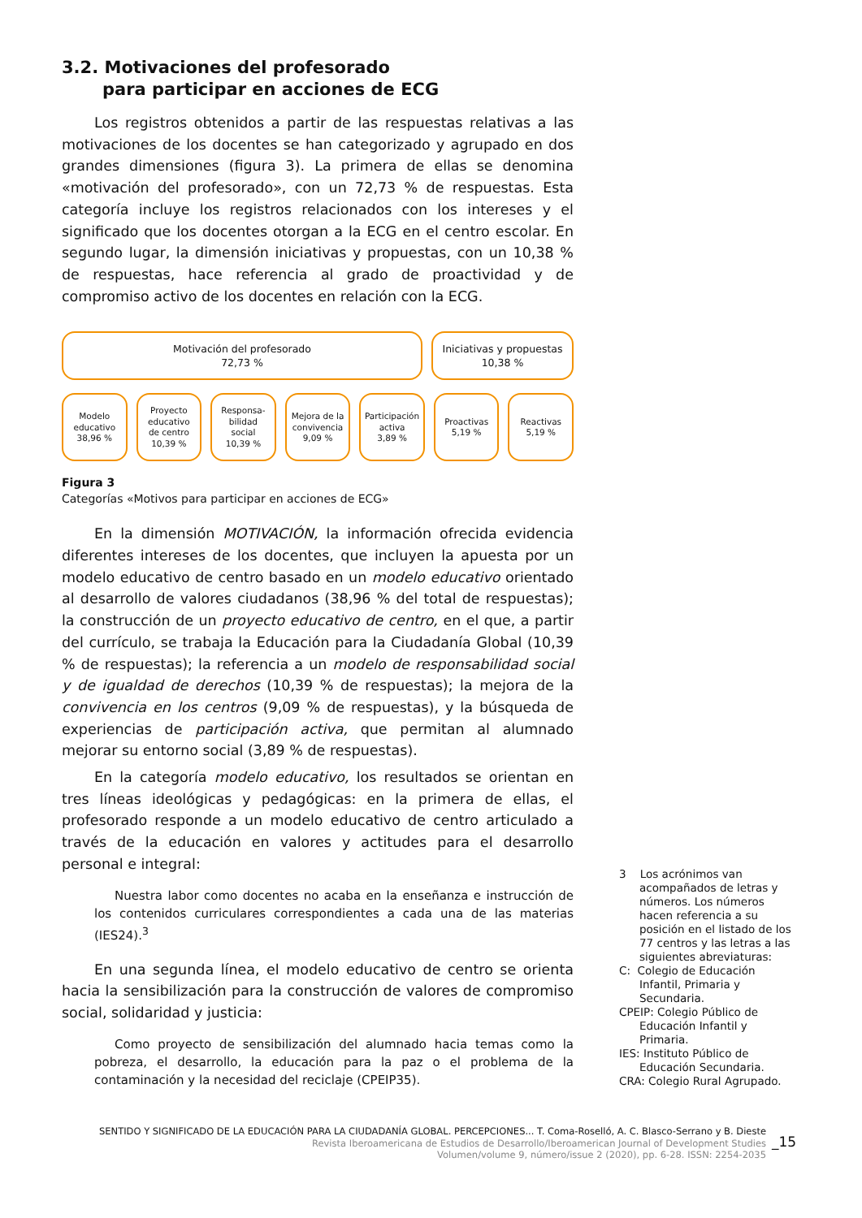3.2. Motivaciones del profesorado
para participar en acciones de ECG
Los registros obtenidos a partir de las respuestas relativas a las motivaciones de los docentes se han categorizado y agrupado en dos grandes dimensiones (figura 3). La primera de ellas se denomina «motivación del profesorado», con un 72,73 % de respuestas. Esta categoría incluye los registros relacionados con los intereses y el significado que los docentes otorgan a la ECG en el centro escolar. En segundo lugar, la dimensión iniciativas y propuestas, con un 10,38 % de respuestas, hace referencia al grado de proactividad y de compromiso activo de los docentes en relación con la ECG.
Motivación del profesorado
72,73 %
Iniciativas y propuestas
10,38 %
Modelo
educativo
38,96 %
Proyecto
educativo
de centro
10,39 %
Responsa-
bilidad
social
10,39 %
Mejora de la
convivencia
9,09 %
Participación
activa
3,89 %
Proactivas
5,19 %
Reactivas
5,19 %
Figura 3
Categorías «Motivos para participar en acciones de ECG»
En la dimensión MOTIVACIÓN, la información ofrecida evidencia diferentes intereses de los docentes, que incluyen la apuesta por un modelo educativo de centro basado en un modelo educativo orientado al desarrollo de valores ciudadanos (38,96 % del total de respuestas); la construcción de un proyecto educativo de centro, en el que, a partir del currículo, se trabaja la Educación para la Ciudadanía Global (10,39 % de respuestas); la referencia a un modelo de responsabilidad social y de igualdad de derechos (10,39 % de respuestas); la mejora de la convivencia en los centros (9,09 % de respuestas), y la búsqueda de experiencias de participación activa, que permitan al alumnado mejorar su entorno social (3,89 % de respuestas).
En la categoría modelo educativo, los resultados se orientan en tres líneas ideológicas y pedagógicas: en la primera de ellas, el profesorado responde a un modelo educativo de centro articulado a través de la educación en valores y actitudes para el desarrollo personal e integral:
Nuestra labor como docentes no acaba en la enseñanza e instrucción de los contenidos curriculares correspondientes a cada una de las materias (IES24).<sup>3</sup>
En una segunda línea, el modelo educativo de centro se orienta hacia la sensibilización para la construcción de valores de compromiso social, solidaridad y justicia:
Como proyecto de sensibilización del alumnado hacia temas como la pobreza, el desarrollo, la educación para la paz o el problema de la contaminación y la necesidad del reciclaje (CPEIP35).
3 Los acrónimos van acompañados de letras y números. Los números hacen referencia a su posición en el listado de los 77 centros y las letras a las siguientes abreviaturas:
C: Colegio de Educación Infantil, Primaria y Secundaria.
CPEIP: Colegio Público de Educación Infantil y Primaria.
IES: Instituto Público de Educación Secundaria.
CRA: Colegio Rural Agrupado.
SENTIDO Y SIGNIFICADO DE LA EDUCACIÓN PARA LA CIUDADANÍA GLOBAL. PERCEPCIONES... T. Coma-Roselló, A. C. Blasco-Serrano y B. Dieste
Revista Iberoamericana de Estudios de Desarrollo/Iberoamerican Journal of Development Studies
Volumen/volume 9, número/issue 2 (2020), pp. 6-28. ISSN: 2254-2035
_15